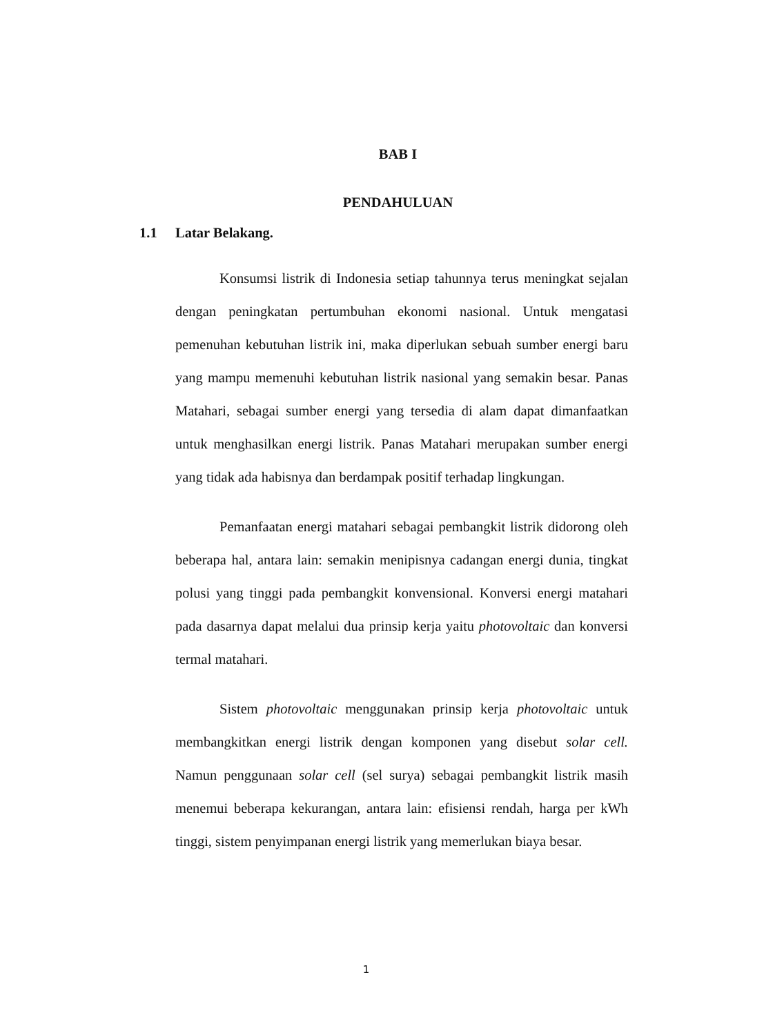BAB I
PENDAHULUAN
1.1 Latar Belakang.
Konsumsi listrik di Indonesia setiap tahunnya terus meningkat sejalan dengan peningkatan pertumbuhan ekonomi nasional. Untuk mengatasi pemenuhan kebutuhan listrik ini, maka diperlukan sebuah sumber energi baru yang mampu memenuhi kebutuhan listrik nasional yang semakin besar. Panas Matahari, sebagai sumber energi yang tersedia di alam dapat dimanfaatkan untuk menghasilkan energi listrik. Panas Matahari merupakan sumber energi yang tidak ada habisnya dan berdampak positif terhadap lingkungan.
Pemanfaatan energi matahari sebagai pembangkit listrik didorong oleh beberapa hal, antara lain: semakin menipisnya cadangan energi dunia, tingkat polusi yang tinggi pada pembangkit konvensional. Konversi energi matahari pada dasarnya dapat melalui dua prinsip kerja yaitu photovoltaic dan konversi termal matahari.
Sistem photovoltaic menggunakan prinsip kerja photovoltaic untuk membangkitkan energi listrik dengan komponen yang disebut solar cell. Namun penggunaan solar cell (sel surya) sebagai pembangkit listrik masih menemui beberapa kekurangan, antara lain: efisiensi rendah, harga per kWh tinggi, sistem penyimpanan energi listrik yang memerlukan biaya besar.
1